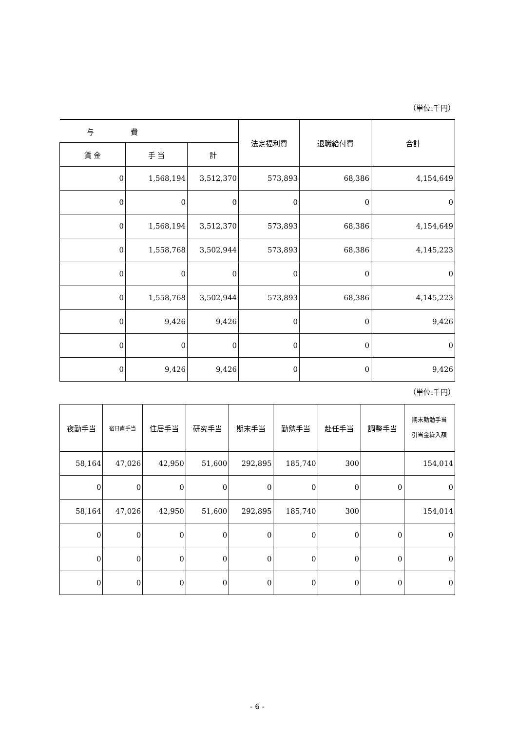（単位:千円）
| 与 費 | | | 法定福利費 | 退職給付費 | 合計 |
| --- | --- | --- | --- | --- | --- |
| 賃 金 | 手 当 | 計 | | | |
| 0 | 1,568,194 | 3,512,370 | 573,893 | 68,386 | 4,154,649 |
| 0 | 0 | 0 | 0 | 0 | 0 |
| 0 | 1,568,194 | 3,512,370 | 573,893 | 68,386 | 4,154,649 |
| 0 | 1,558,768 | 3,502,944 | 573,893 | 68,386 | 4,145,223 |
| 0 | 0 | 0 | 0 | 0 | 0 |
| 0 | 1,558,768 | 3,502,944 | 573,893 | 68,386 | 4,145,223 |
| 0 | 9,426 | 9,426 | 0 | 0 | 9,426 |
| 0 | 0 | 0 | 0 | 0 | 0 |
| 0 | 9,426 | 9,426 | 0 | 0 | 9,426 |
（単位:千円）
| 夜勤手当 | 宿日直手当 | 住居手当 | 研究手当 | 期末手当 | 勤勉手当 | 赴任手当 | 調整手当 | 期末勤勉手当 引当金繰入額 |
| --- | --- | --- | --- | --- | --- | --- | --- | --- |
| 58,164 | 47,026 | 42,950 | 51,600 | 292,895 | 185,740 | 300 | | 154,014 |
| 0 | 0 | 0 | 0 | 0 | 0 | 0 | 0 | 0 |
| 58,164 | 47,026 | 42,950 | 51,600 | 292,895 | 185,740 | 300 | | 154,014 |
| 0 | 0 | 0 | 0 | 0 | 0 | 0 | 0 | 0 |
| 0 | 0 | 0 | 0 | 0 | 0 | 0 | 0 | 0 |
| 0 | 0 | 0 | 0 | 0 | 0 | 0 | 0 | 0 |
- 6 -